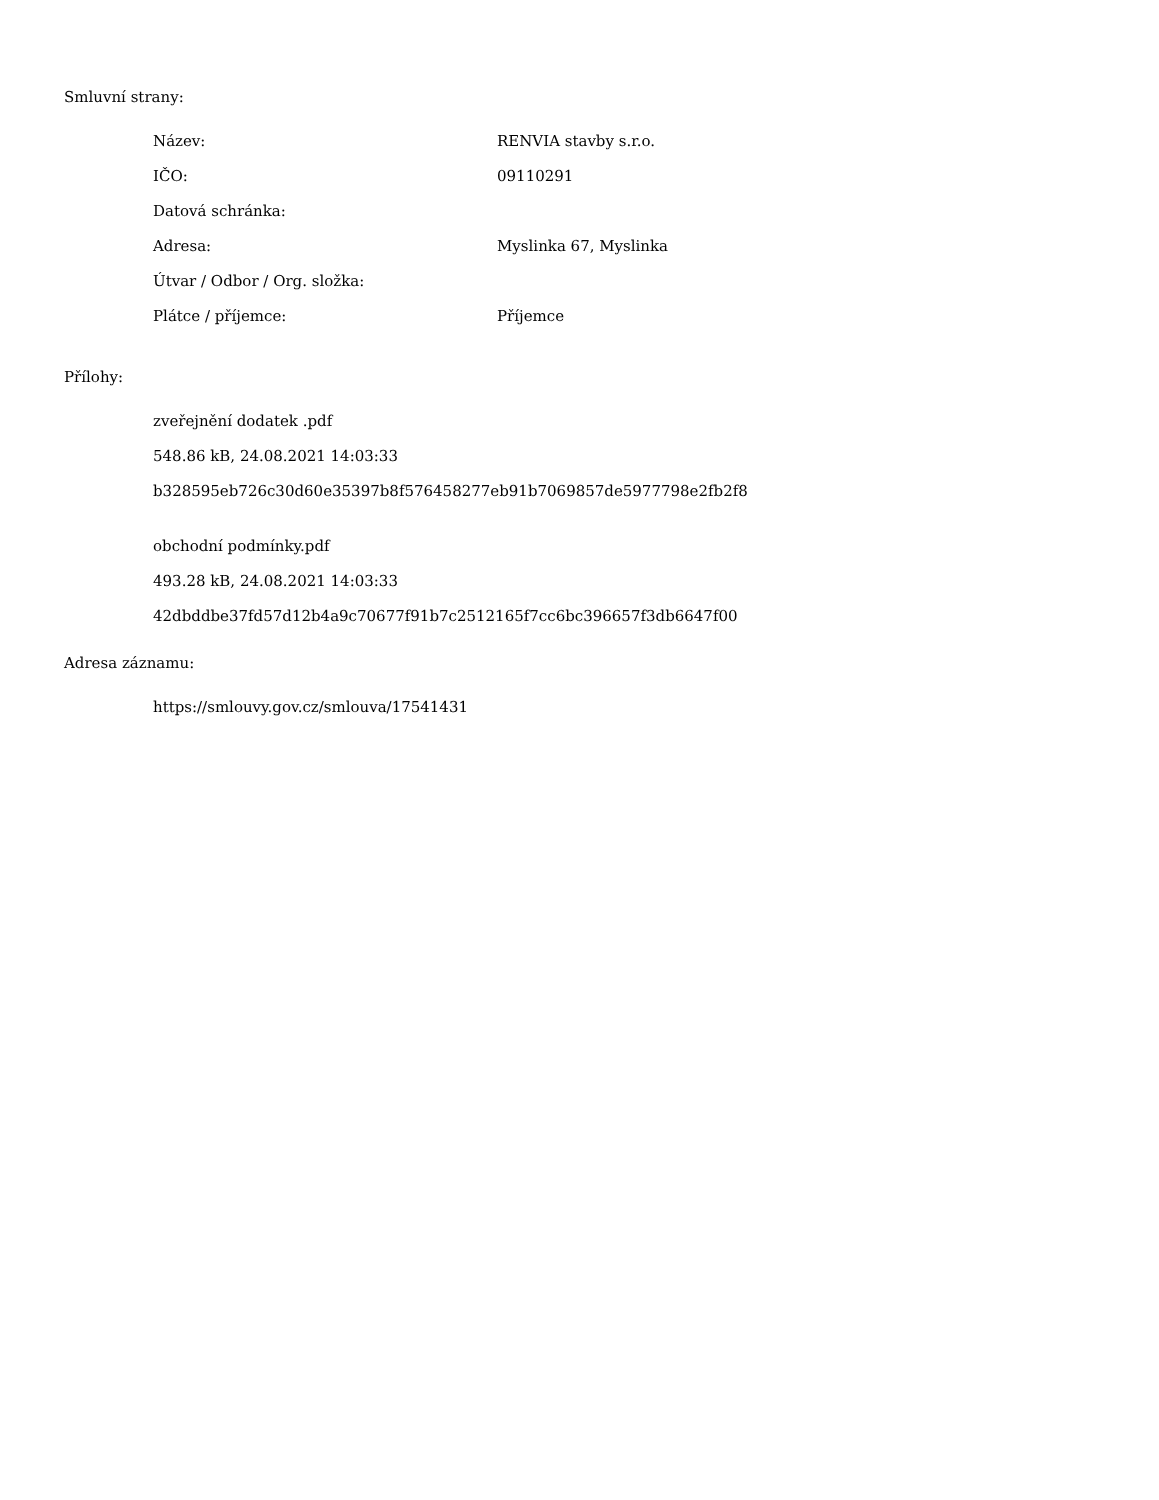Smluvní strany:
| Název: | RENVIA stavby s.r.o. |
| IČO: | 09110291 |
| Datová schránka: | |
| Adresa: | Myslinka 67, Myslinka |
| Útvar / Odbor / Org. složka: | |
| Plátce / příjemce: | Příjemce |
Přílohy:
zveřejnění dodatek .pdf
548.86 kB, 24.08.2021 14:03:33
b328595eb726c30d60e35397b8f576458277eb91b7069857de5977798e2fb2f8
obchodní podmínky.pdf
493.28 kB, 24.08.2021 14:03:33
42dbddbe37fd57d12b4a9c70677f91b7c2512165f7cc6bc396657f3db6647f00
Adresa záznamu:
https://smlouvy.gov.cz/smlouva/17541431